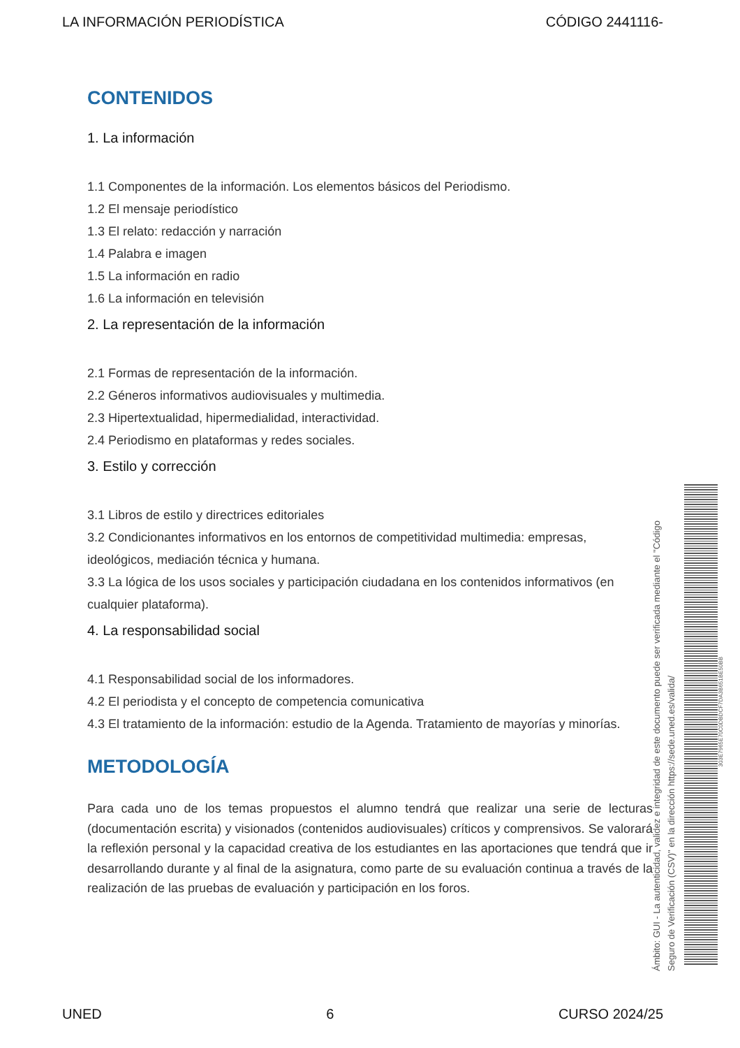LA INFORMACIÓN PERIODÍSTICA CÓDIGO 2441116-
CONTENIDOS
1. La información
1.1 Componentes de la información. Los elementos básicos del Periodismo.
1.2 El mensaje periodístico
1.3 El relato: redacción y narración
1.4 Palabra e imagen
1.5 La información en radio
1.6 La información en televisión
2. La representación de la información
2.1 Formas de representación de la información.
2.2 Géneros informativos audiovisuales y multimedia.
2.3 Hipertextualidad, hipermedialidad, interactividad.
2.4 Periodismo en plataformas y redes sociales.
3. Estilo y corrección
3.1 Libros de estilo y directrices editoriales
3.2 Condicionantes informativos en los entornos de competitividad multimedia: empresas, ideológicos, mediación técnica y humana.
3.3 La lógica de los usos sociales y participación ciudadana en los contenidos informativos (en cualquier plataforma).
4. La responsabilidad social
4.1 Responsabilidad social de los informadores.
4.2 El periodista y el concepto de competencia comunicativa
4.3 El tratamiento de la información: estudio de la Agenda. Tratamiento de mayorías y minorías.
METODOLOGÍA
Para cada uno de los temas propuestos el alumno tendrá que realizar una serie de lecturas (documentación escrita) y visionados (contenidos audiovisuales) críticos y comprensivos. Se valorará la reflexión personal y la capacidad creativa de los estudiantes en las aportaciones que tendrá que ir desarrollando durante y al final de la asignatura, como parte de su evaluación continua a través de la realización de las pruebas de evaluación y participación en los foros.
Ámbito: GUI - La autenticidad, validez e integridad de este documento puede ser verificada mediante el "Código Seguro de Verificación (CSV)" en la dirección https://sede.uned.es/valida/
303E7965E70C0DBDCF7DA3B651BE50BB
UNED 6 CURSO 2024/25